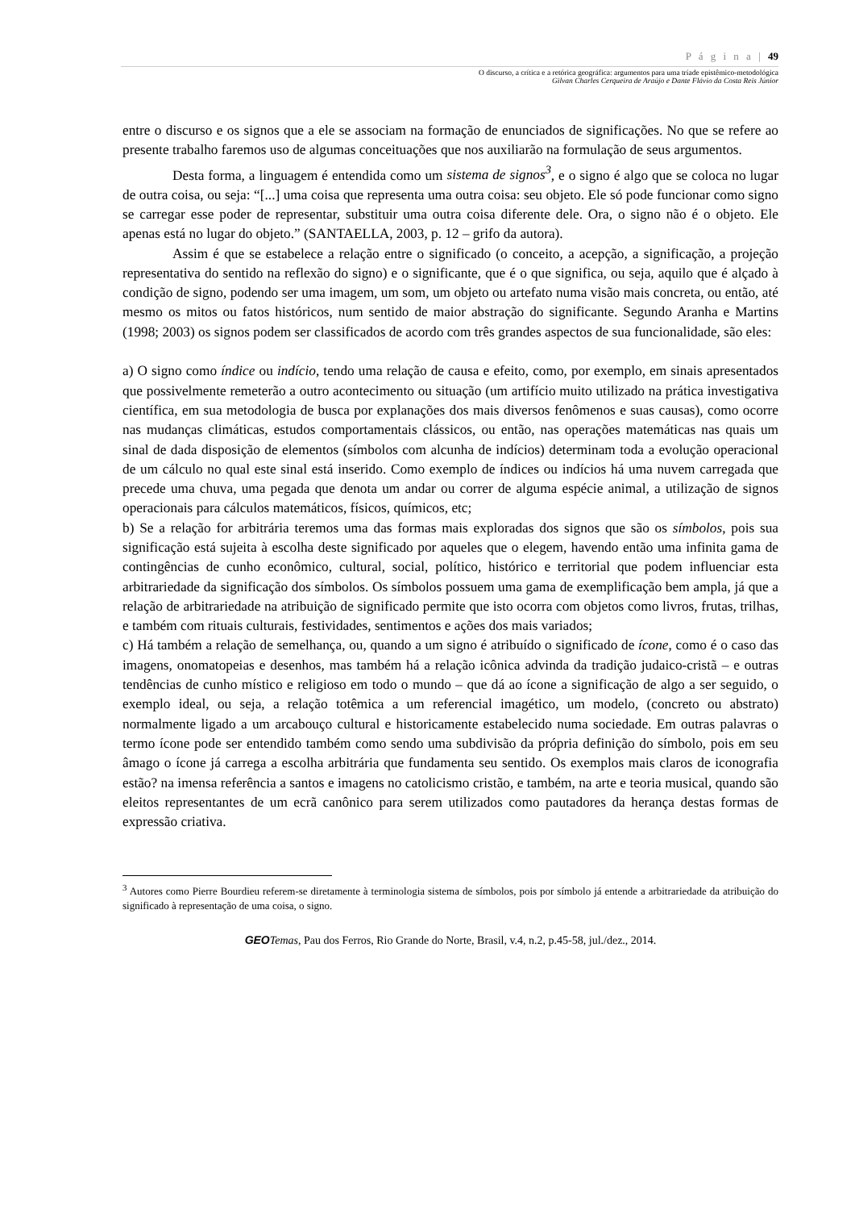P á g i n a | 49
O discurso, a crítica e a retórica geográfica: argumentos para uma tríade epistêmico-metodológica
Gilvan Charles Cerqueira de Araújo e Dante Flávio da Costa Reis Júnior
entre o discurso e os signos que a ele se associam na formação de enunciados de significações. No que se refere ao presente trabalho faremos uso de algumas conceituações que nos auxiliarão na formulação de seus argumentos.
Desta forma, a linguagem é entendida como um sistema de signos<sup>3</sup>, e o signo é algo que se coloca no lugar de outra coisa, ou seja: “[...] uma coisa que representa uma outra coisa: seu objeto. Ele só pode funcionar como signo se carregar esse poder de representar, substituir uma outra coisa diferente dele. Ora, o signo não é o objeto. Ele apenas está no lugar do objeto.” (SANTAELLA, 2003, p. 12 – grifo da autora).
Assim é que se estabelece a relação entre o significado (o conceito, a acepção, a significação, a projeção representativa do sentido na reflexão do signo) e o significante, que é o que significa, ou seja, aquilo que é alçado à condição de signo, podendo ser uma imagem, um som, um objeto ou artefato numa visão mais concreta, ou então, até mesmo os mitos ou fatos históricos, num sentido de maior abstração do significante. Segundo Aranha e Martins (1998; 2003) os signos podem ser classificados de acordo com três grandes aspectos de sua funcionalidade, são eles:
a) O signo como índice ou indício, tendo uma relação de causa e efeito, como, por exemplo, em sinais apresentados que possivelmente remeterão a outro acontecimento ou situação (um artifício muito utilizado na prática investigativa científica, em sua metodologia de busca por explanações dos mais diversos fenômenos e suas causas), como ocorre nas mudanças climáticas, estudos comportamentais clássicos, ou então, nas operações matemáticas nas quais um sinal de dada disposição de elementos (símbolos com alcunha de indícios) determinam toda a evolução operacional de um cálculo no qual este sinal está inserido. Como exemplo de índices ou indícios há uma nuvem carregada que precede uma chuva, uma pegada que denota um andar ou correr de alguma espécie animal, a utilização de signos operacionais para cálculos matemáticos, físicos, químicos, etc;
b) Se a relação for arbitrária teremos uma das formas mais exploradas dos signos que são os símbolos, pois sua significação está sujeita à escolha deste significado por aqueles que o elegem, havendo então uma infinita gama de contingências de cunho econômico, cultural, social, político, histórico e territorial que podem influenciar esta arbitrariedade da significação dos símbolos. Os símbolos possuem uma gama de exemplificação bem ampla, já que a relação de arbitrariedade na atribuição de significado permite que isto ocorra com objetos como livros, frutas, trilhas, e também com rituais culturais, festividades, sentimentos e ações dos mais variados;
c) Há também a relação de semelhança, ou, quando a um signo é atribuído o significado de ícone, como é o caso das imagens, onomatopeias e desenhos, mas também há a relação icônica advinda da tradição judaico-cristã – e outras tendências de cunho místico e religioso em todo o mundo – que dá ao ícone a significação de algo a ser seguido, o exemplo ideal, ou seja, a relação totêmica a um referencial imagético, um modelo, (concreto ou abstrato) normalmente ligado a um arcabouço cultural e historicamente estabelecido numa sociedade. Em outras palavras o termo ícone pode ser entendido também como sendo uma subdivisão da própria definição do símbolo, pois em seu âmago o ícone já carrega a escolha arbitrária que fundamenta seu sentido. Os exemplos mais claros de iconografia estão? na imensa referência a santos e imagens no catolicismo cristão, e também, na arte e teoria musical, quando são eleitos representantes de um ecrã canônico para serem utilizados como pautadores da herança destas formas de expressão criativa.
<sup>3</sup> Autores como Pierre Bourdieu referem-se diretamente à terminologia sistema de símbolos, pois por símbolo já entende a arbitrariedade da atribuição do significado à representação de uma coisa, o signo.
GEO Temas, Pau dos Ferros, Rio Grande do Norte, Brasil, v.4, n.2, p.45-58, jul./dez., 2014.